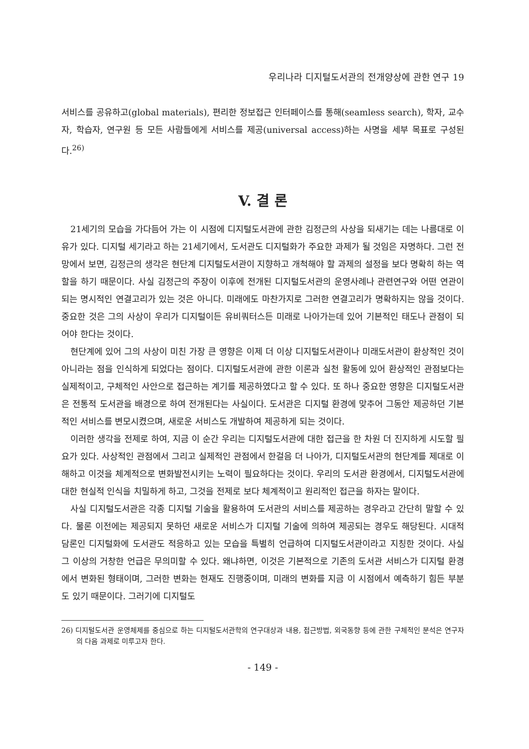우리나라 디지털도서관의 전개양상에 관한 연구 19
서비스를 공유하고(global materials), 편리한 정보접근 인터페이스를 통해(seamless search), 학자, 교수자, 학습자, 연구원 등 모든 사람들에게 서비스를 제공(universal access)하는 사명을 세부 목표로 구성된다.<sup>26)</sup>
V. 결 론
21세기의 모습을 가다듬어 가는 이 시점에 디지털도서관에 관한 김정근의 사상을 되새기는 데는 나름대로 이유가 있다. 디지털 세기라고 하는 21세기에서, 도서관도 디지털화가 주요한 과제가 될 것임은 자명하다. 그런 전망에서 보면, 김정근의 생각은 현단계 디지털도서관이 지향하고 개척해야 할 과제의 설정을 보다 명확히 하는 역할을 하기 때문이다. 사실 김정근의 주장이 이후에 전개된 디지털도서관의 운영사례나 관련연구와 어떤 연관이 되는 명시적인 연결고리가 있는 것은 아니다. 미래에도 마찬가지로 그러한 연결고리가 명확하지는 않을 것이다. 중요한 것은 그의 사상이 우리가 디지털이든 유비쿼터스든 미래로 나아가는데 있어 기본적인 태도나 관점이 되어야 한다는 것이다.
현단계에 있어 그의 사상이 미친 가장 큰 영향은 이제 더 이상 디지털도서관이나 미래도서관이 환상적인 것이 아니라는 점을 인식하게 되었다는 점이다. 디지털도서관에 관한 이론과 실천 활동에 있어 환상적인 관점보다는 실제적이고, 구체적인 사안으로 접근하는 계기를 제공하였다고 할 수 있다. 또 하나 중요한 영향은 디지털도서관은 전통적 도서관을 배경으로 하여 전개된다는 사실이다. 도서관은 디지털 환경에 맞추어 그동안 제공하던 기본적인 서비스를 변모시켰으며, 새로운 서비스도 개발하여 제공하게 되는 것이다.
이러한 생각을 전제로 하여, 지금 이 순간 우리는 디지털도서관에 대한 접근을 한 차원 더 진지하게 시도할 필요가 있다. 사상적인 관점에서 그리고 실제적인 관점에서 한걸음 더 나아가, 디지털도서관의 현단계를 제대로 이해하고 이것을 체계적으로 변화발전시키는 노력이 필요하다는 것이다. 우리의 도서관 환경에서, 디지털도서관에 대한 현실적 인식을 치밀하게 하고, 그것을 전제로 보다 체계적이고 원리적인 접근을 하자는 말이다.
사실 디지털도서관은 각종 디지털 기술을 활용하여 도서관의 서비스를 제공하는 경우라고 간단히 말할 수 있다. 물론 이전에는 제공되지 못하던 새로운 서비스가 디지털 기술에 의하여 제공되는 경우도 해당된다. 시대적 담론인 디지털화에 도서관도 적응하고 있는 모습을 특별히 언급하여 디지털도서관이라고 지칭한 것이다. 사실 그 이상의 거창한 언급은 무의미할 수 있다. 왜냐하면, 이것은 기본적으로 기존의 도서관 서비스가 디지털 환경에서 변화된 형태이며, 그러한 변화는 현재도 진행중이며, 미래의 변화를 지금 이 시점에서 예측하기 힘든 부분도 있기 때문이다. 그러기에 디지털도
26) 디지털도서관 운영체제를 중심으로 하는 디지털도서관학의 연구대상과 내용, 접근방법, 외국동향 등에 관한 구체적인 분석은 연구자의 다음 과제로 미루고자 한다.
- 149 -